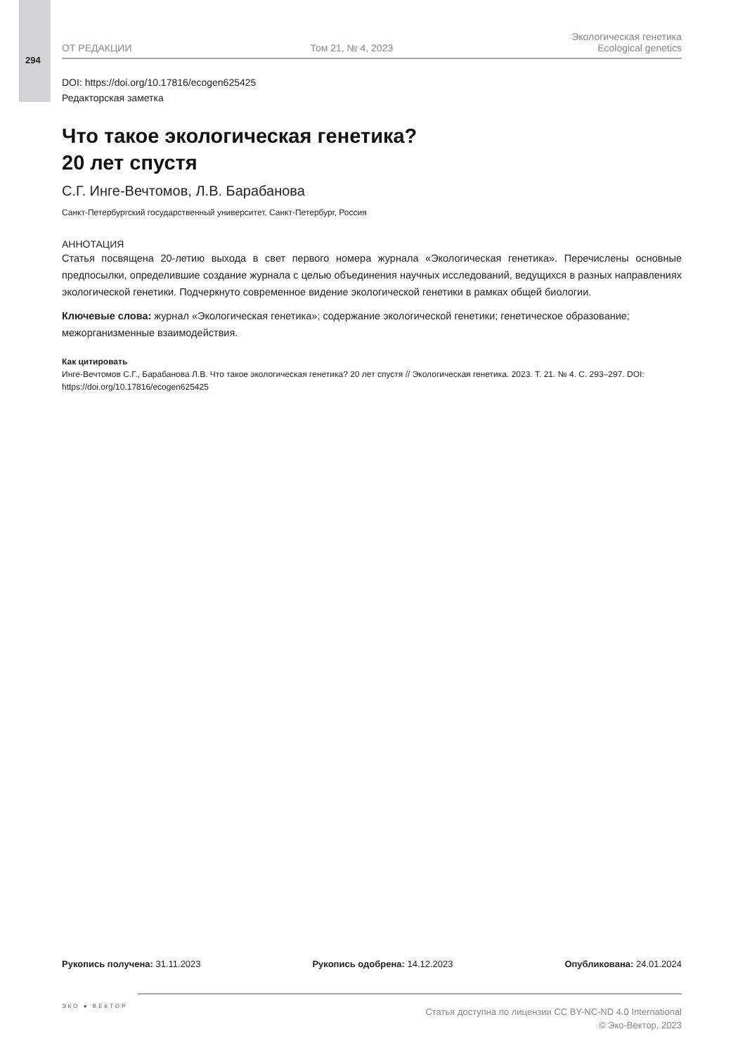294
ОТ РЕДАКЦИИ
Том 21, № 4, 2023
Экологическая генетика
Ecological genetics
DOI: https://doi.org/10.17816/ecogen625425
Редакторская заметка
Что такое экологическая генетика?
20 лет спустя
С.Г. Инге-Вечтомов, Л.В. Барабанова
Санкт-Петербургский государственный университет, Санкт-Петербург, Россия
АННОТАЦИЯ
Статья посвящена 20-летию выхода в свет первого номера журнала «Экологическая генетика». Перечислены основные предпосылки, определившие создание журнала с целью объединения научных исследований, ведущихся в разных направлениях экологической генетики. Подчеркнуто современное видение экологической генетики в рамках общей биологии.
Ключевые слова: журнал «Экологическая генетика»; содержание экологической генетики; генетическое образование; межорганизменные взаимодействия.
Как цитировать
Инге-Вечтомов С.Г., Барабанова Л.В. Что такое экологическая генетика? 20 лет спустя // Экологическая генетика. 2023. Т. 21. № 4. С. 293–297. DOI: https://doi.org/10.17816/ecogen625425
Рукопись получена: 31.11.2023 Рукопись одобрена: 14.12.2023 Опубликована: 24.01.2024
ЭКО ● ВЕКТОР
Статья доступна по лицензии CC BY-NC-ND 4.0 International
© Эко-Вектор, 2023